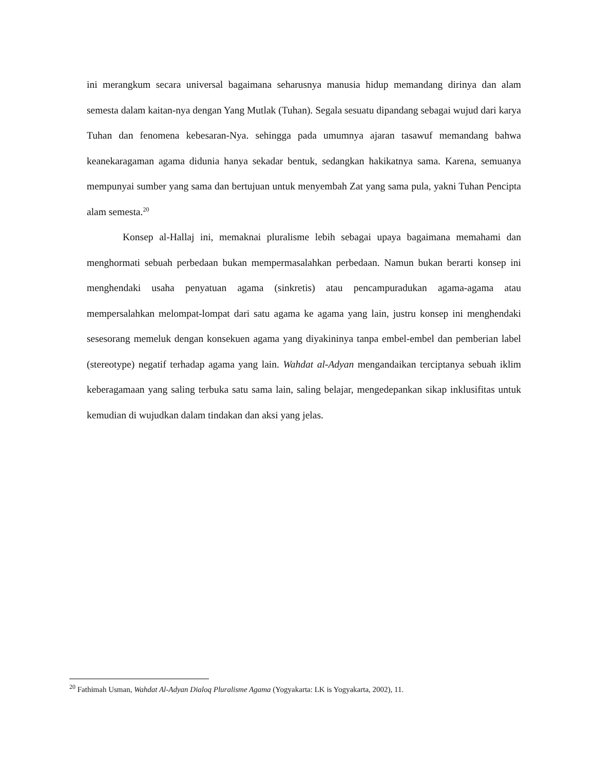ini merangkum secara universal bagaimana seharusnya manusia hidup memandang dirinya dan alam semesta dalam kaitan-nya dengan Yang Mutlak (Tuhan). Segala sesuatu dipandang sebagai wujud dari karya Tuhan dan fenomena kebesaran-Nya. sehingga pada umumnya ajaran tasawuf memandang bahwa keanekaragaman agama didunia hanya sekadar bentuk, sedangkan hakikatnya sama. Karena, semuanya mempunyai sumber yang sama dan bertujuan untuk menyembah Zat yang sama pula, yakni Tuhan Pencipta alam semesta.<sup>20</sup>
Konsep al-Hallaj ini, memaknai pluralisme lebih sebagai upaya bagaimana memahami dan menghormati sebuah perbedaan bukan mempermasalahkan perbedaan. Namun bukan berarti konsep ini menghendaki usaha penyatuan agama (sinkretis) atau pencampuradukan agama-agama atau mempersalahkan melompat-lompat dari satu agama ke agama yang lain, justru konsep ini menghendaki sesesorang memeluk dengan konsekuen agama yang diyakininya tanpa embel-embel dan pemberian label (stereotype) negatif terhadap agama yang lain. Wahdat al-Adyan mengandaikan terciptanya sebuah iklim keberagamaan yang saling terbuka satu sama lain, saling belajar, mengedepankan sikap inklusifitas untuk kemudian di wujudkan dalam tindakan dan aksi yang jelas.
<sup>20</sup> Fathimah Usman, Wahdat Al-Adyan Dialoq Pluralisme Agama (Yogyakarta: LK is Yogyakarta, 2002), 11.